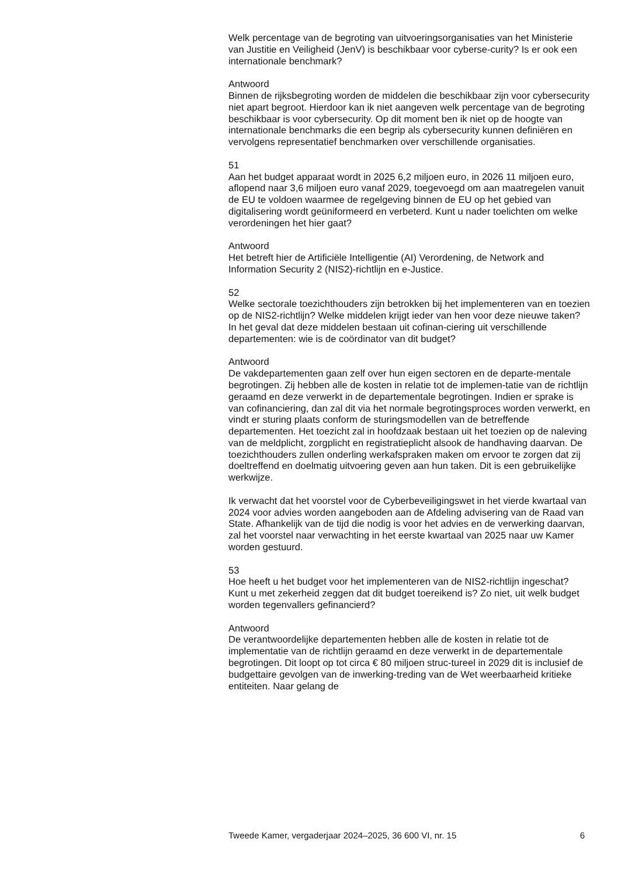Welk percentage van de begroting van uitvoeringsorganisaties van het Ministerie van Justitie en Veiligheid (JenV) is beschikbaar voor cyberse-curity? Is er ook een internationale benchmark?
Antwoord
Binnen de rijksbegroting worden de middelen die beschikbaar zijn voor cybersecurity niet apart begroot. Hierdoor kan ik niet aangeven welk percentage van de begroting beschikbaar is voor cybersecurity. Op dit moment ben ik niet op de hoogte van internationale benchmarks die een begrip als cybersecurity kunnen definiëren en vervolgens representatief benchmarken over verschillende organisaties.
51
Aan het budget apparaat wordt in 2025 6,2 miljoen euro, in 2026 11 miljoen euro, aflopend naar 3,6 miljoen euro vanaf 2029, toegevoegd om aan maatregelen vanuit de EU te voldoen waarmee de regelgeving binnen de EU op het gebied van digitalisering wordt geüniformeerd en verbeterd. Kunt u nader toelichten om welke verordeningen het hier gaat?
Antwoord
Het betreft hier de Artificiële Intelligentie (AI) Verordening, de Network and Information Security 2 (NIS2)-richtlijn en e-Justice.
52
Welke sectorale toezichthouders zijn betrokken bij het implementeren van en toezien op de NIS2-richtlijn? Welke middelen krijgt ieder van hen voor deze nieuwe taken? In het geval dat deze middelen bestaan uit cofinan-ciering uit verschillende departementen: wie is de coördinator van dit budget?
Antwoord
De vakdepartementen gaan zelf over hun eigen sectoren en de departe-mentale begrotingen. Zij hebben alle de kosten in relatie tot de implemen-tatie van de richtlijn geraamd en deze verwerkt in de departementale begrotingen. Indien er sprake is van cofinanciering, dan zal dit via het normale begrotingsproces worden verwerkt, en vindt er sturing plaats conform de sturingsmodellen van de betreffende departementen. Het toezicht zal in hoofdzaak bestaan uit het toezien op de naleving van de meldplicht, zorgplicht en registratieplicht alsook de handhaving daarvan. De toezichthouders zullen onderling werkafspraken maken om ervoor te zorgen dat zij doeltreffend en doelmatig uitvoering geven aan hun taken. Dit is een gebruikelijke werkwijze.
Ik verwacht dat het voorstel voor de Cyberbeveiligingswet in het vierde kwartaal van 2024 voor advies worden aangeboden aan de Afdeling advisering van de Raad van State. Afhankelijk van de tijd die nodig is voor het advies en de verwerking daarvan, zal het voorstel naar verwachting in het eerste kwartaal van 2025 naar uw Kamer worden gestuurd.
53
Hoe heeft u het budget voor het implementeren van de NIS2-richtlijn ingeschat? Kunt u met zekerheid zeggen dat dit budget toereikend is? Zo niet, uit welk budget worden tegenvallers gefinancierd?
Antwoord
De verantwoordelijke departementen hebben alle de kosten in relatie tot de implementatie van de richtlijn geraamd en deze verwerkt in de departementale begrotingen. Dit loopt op tot circa € 80 miljoen struc-tureel in 2029 dit is inclusief de budgettaire gevolgen van de inwerking-treding van de Wet weerbaarheid kritieke entiteiten. Naar gelang de
Tweede Kamer, vergaderjaar 2024–2025, 36 600 VI, nr. 15 6